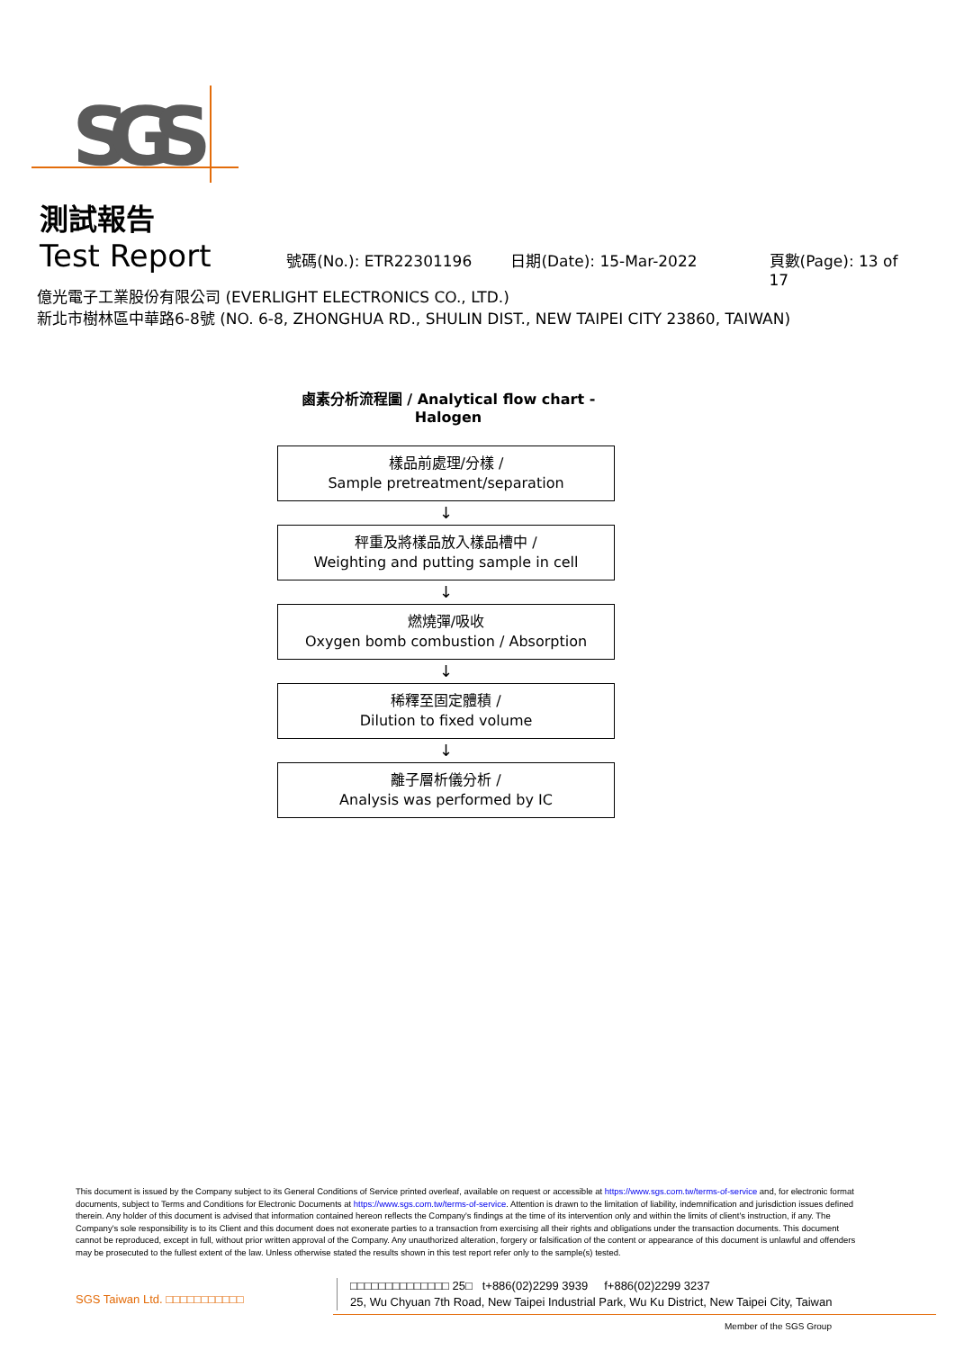SGS
測試報告
Test Report
號碼(No.): ETR22301196 日期(Date): 15-Mar-2022 頁數(Page): 13 of 17
億光電子工業股份有限公司 (EVERLIGHT ELECTRONICS CO., LTD.)
新北市樹林區中華路6-8號 (NO. 6-8, ZHONGHUA RD., SHULIN DIST., NEW TAIPEI CITY 23860, TAIWAN)
鹵素分析流程圖 / Analytical flow chart - Halogen
樣品前處理/分樣 /
Sample pretreatment/separation
↓
秤重及將樣品放入樣品槽中 /
Weighting and putting sample in cell
↓
燃燒彈/吸收
Oxygen bomb combustion / Absorption
↓
稀釋至固定體積 /
Dilution to fixed volume
↓
離子層析儀分析 /
Analysis was performed by IC
This document is issued by the Company subject to its General Conditions of Service printed overleaf, available on request or accessible at https://www.sgs.com.tw/terms-of-service and, for electronic format documents, subject to Terms and Conditions for Electronic Documents at https://www.sgs.com.tw/terms-of-service. Attention is drawn to the limitation of liability, indemnification and jurisdiction issues defined therein. Any holder of this document is advised that information contained hereon reflects the Company's findings at the time of its intervention only and within the limits of client's instruction, if any. The Company's sole responsibility is to its Client and this document does not exonerate parties to a transaction from exercising all their rights and obligations under the transaction documents. This document cannot be reproduced, except in full, without prior written approval of the Company. Any unauthorized alteration, forgery or falsification of the content or appearance of this document is unlawful and offenders may be prosecuted to the fullest extent of the law. Unless otherwise stated the results shown in this test report refer only to the sample(s) tested.
SGS Taiwan Ltd. □□□□□□□□□□□
□□□□□□□□□□□□□□ 25□ t+886(02)2299 3939 f+886(02)2299 3237
25, Wu Chyuan 7th Road, New Taipei Industrial Park, Wu Ku District, New Taipei City, Taiwan
Member of the SGS Group